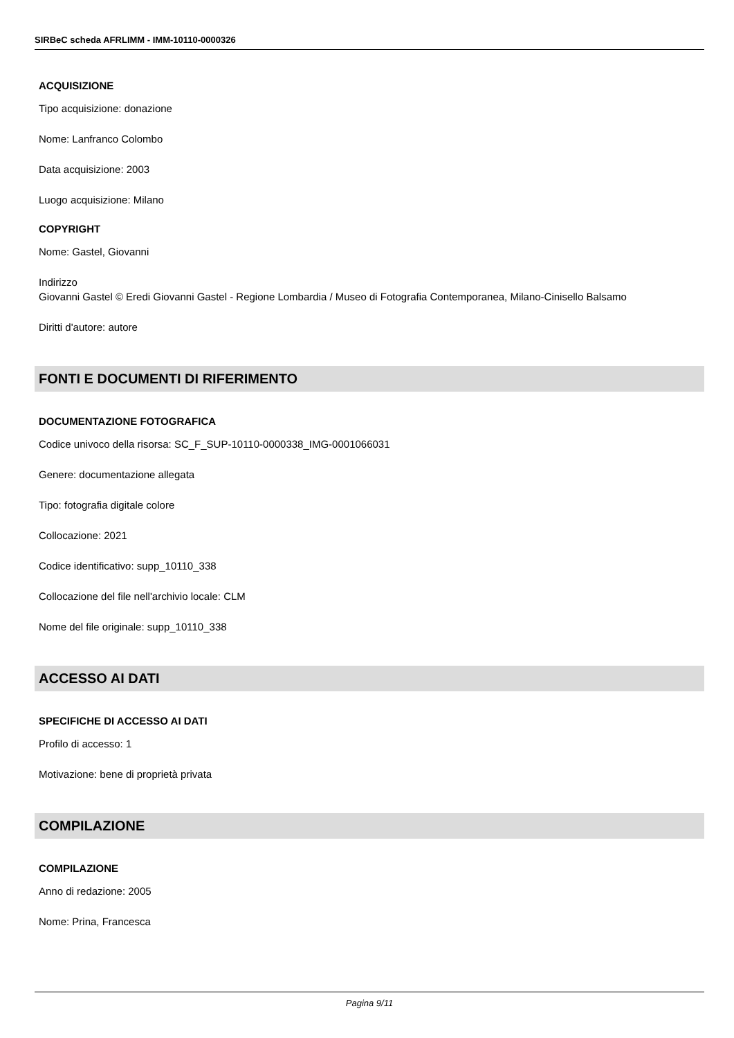SIRBeC scheda AFRLIMM - IMM-10110-0000326
ACQUISIZIONE
Tipo acquisizione: donazione
Nome: Lanfranco Colombo
Data acquisizione: 2003
Luogo acquisizione: Milano
COPYRIGHT
Nome: Gastel, Giovanni
Indirizzo
Giovanni Gastel © Eredi Giovanni Gastel - Regione Lombardia / Museo di Fotografia Contemporanea, Milano-Cinisello Balsamo
Diritti d'autore: autore
FONTI E DOCUMENTI DI RIFERIMENTO
DOCUMENTAZIONE FOTOGRAFICA
Codice univoco della risorsa: SC_F_SUP-10110-0000338_IMG-0001066031
Genere: documentazione allegata
Tipo: fotografia digitale colore
Collocazione: 2021
Codice identificativo: supp_10110_338
Collocazione del file nell'archivio locale: CLM
Nome del file originale: supp_10110_338
ACCESSO AI DATI
SPECIFICHE DI ACCESSO AI DATI
Profilo di accesso: 1
Motivazione: bene di proprietà privata
COMPILAZIONE
COMPILAZIONE
Anno di redazione: 2005
Nome: Prina, Francesca
Pagina 9/11